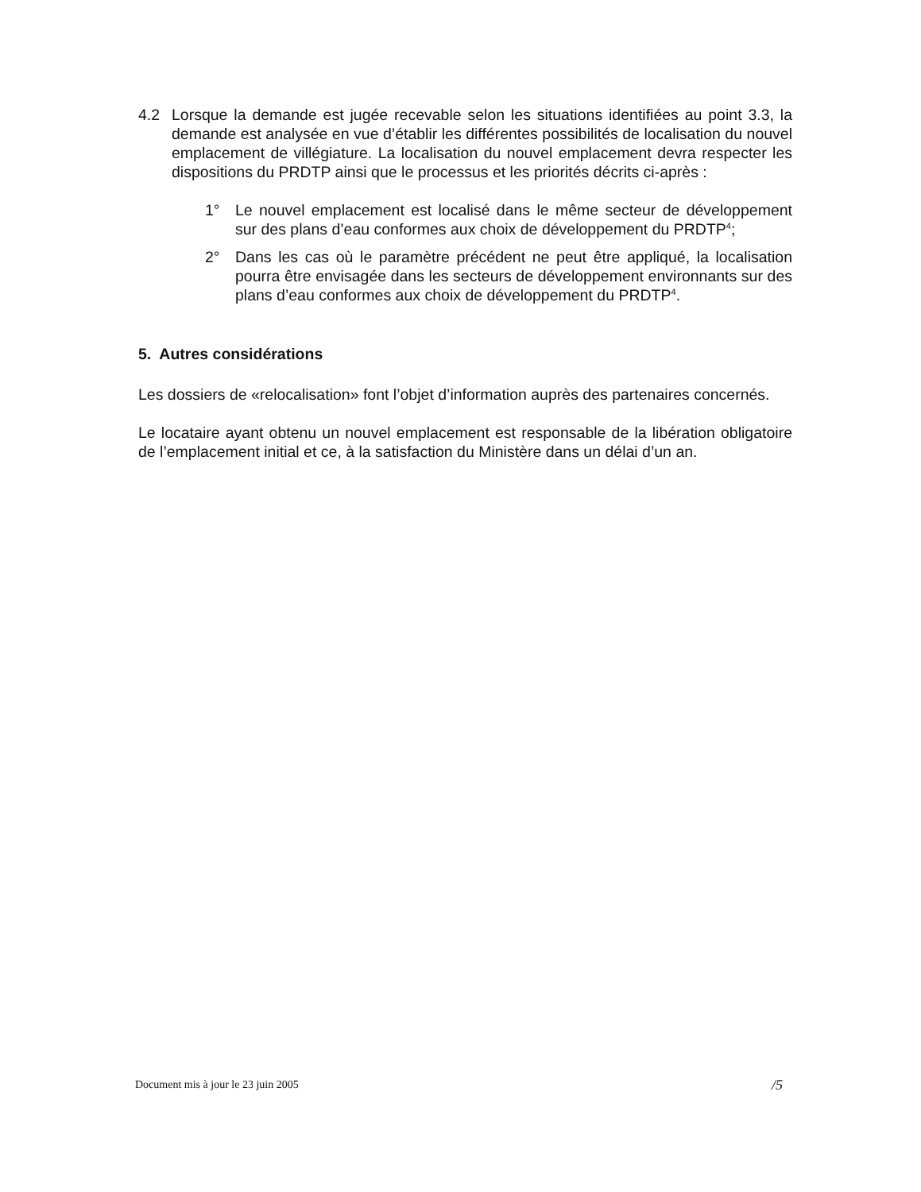4.2 Lorsque la demande est jugée recevable selon les situations identifiées au point 3.3, la demande est analysée en vue d’établir les différentes possibilités de localisation du nouvel emplacement de villégiature. La localisation du nouvel emplacement devra respecter les dispositions du PRDTP ainsi que le processus et les priorités décrits ci-après :
1° Le nouvel emplacement est localisé dans le même secteur de développement sur des plans d’eau conformes aux choix de développement du PRDTP<sup>4</sup>;
2° Dans les cas où le paramètre précédent ne peut être appliqué, la localisation pourra être envisagée dans les secteurs de développement environnants sur des plans d’eau conformes aux choix de développement du PRDTP<sup>4</sup>.
5. Autres considérations
Les dossiers de «relocalisation» font l’objet d’information auprès des partenaires concernés.
Le locataire ayant obtenu un nouvel emplacement est responsable de la libération obligatoire de l’emplacement initial et ce, à la satisfaction du Ministère dans un délai d’un an.
Document mis à jour le 23 juin 2005 /5